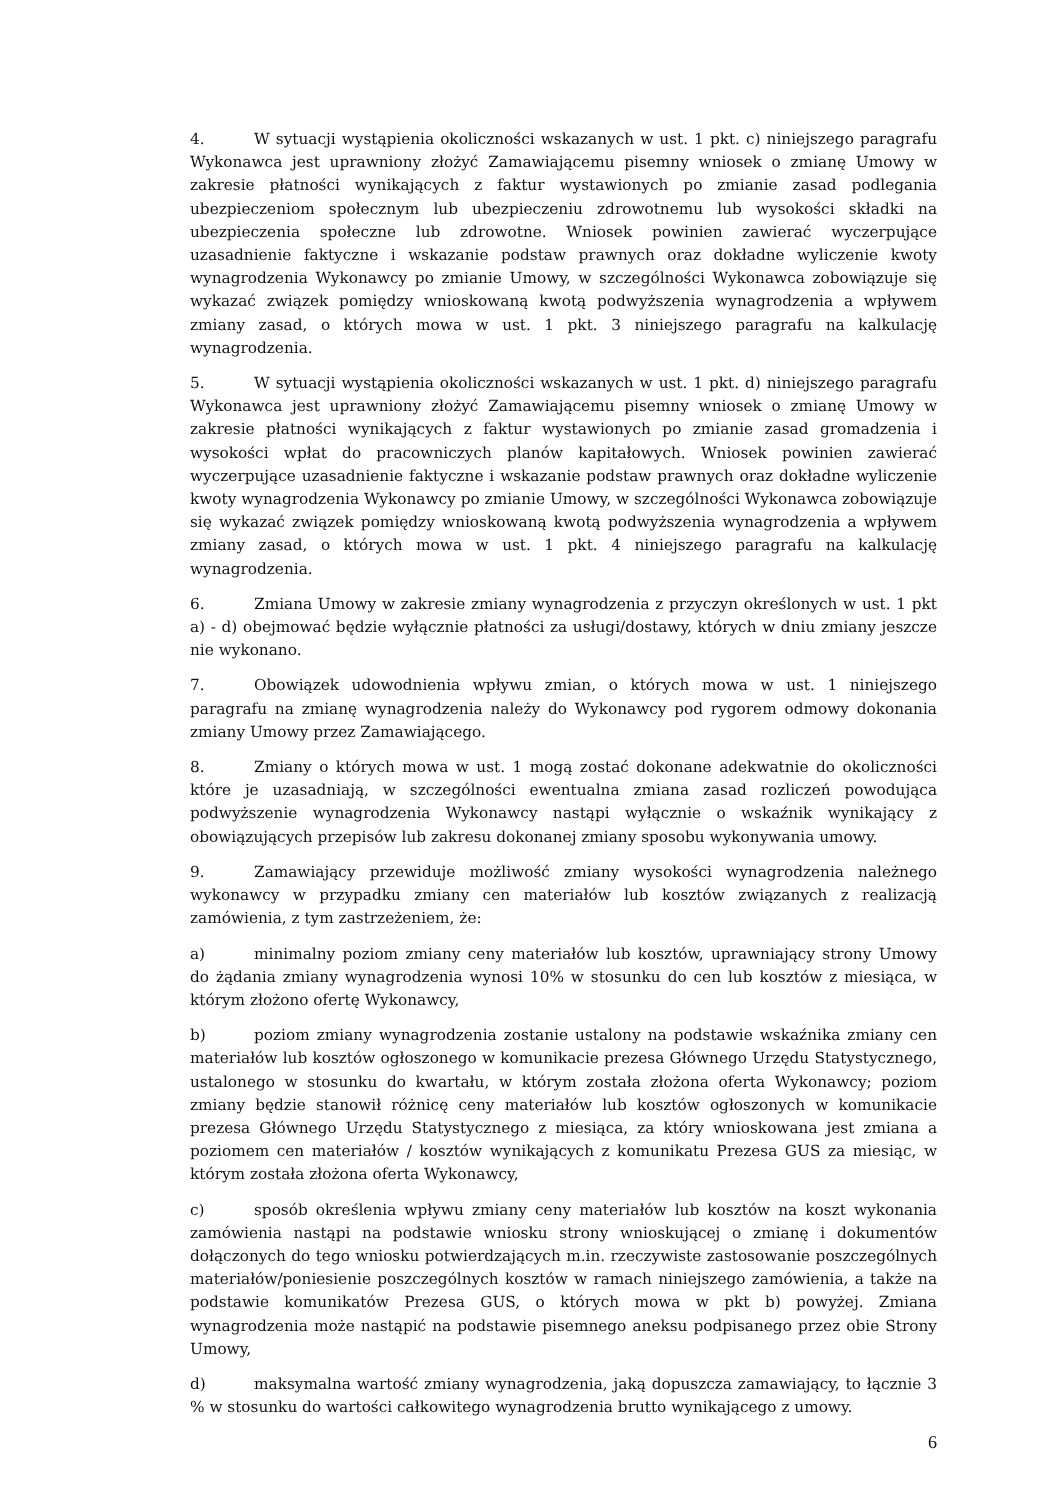4. W sytuacji wystąpienia okoliczności wskazanych w ust. 1 pkt. c) niniejszego paragrafu Wykonawca jest uprawniony złożyć Zamawiającemu pisemny wniosek o zmianę Umowy w zakresie płatności wynikających z faktur wystawionych po zmianie zasad podlegania ubezpieczeniom społecznym lub ubezpieczeniu zdrowotnemu lub wysokości składki na ubezpieczenia społeczne lub zdrowotne. Wniosek powinien zawierać wyczerpujące uzasadnienie faktyczne i wskazanie podstaw prawnych oraz dokładne wyliczenie kwoty wynagrodzenia Wykonawcy po zmianie Umowy, w szczególności Wykonawca zobowiązuje się wykazać związek pomiędzy wnioskowaną kwotą podwyższenia wynagrodzenia a wpływem zmiany zasad, o których mowa w ust. 1 pkt. 3 niniejszego paragrafu na kalkulację wynagrodzenia.
5. W sytuacji wystąpienia okoliczności wskazanych w ust. 1 pkt. d) niniejszego paragrafu Wykonawca jest uprawniony złożyć Zamawiającemu pisemny wniosek o zmianę Umowy w zakresie płatności wynikających z faktur wystawionych po zmianie zasad gromadzenia i wysokości wpłat do pracowniczych planów kapitałowych. Wniosek powinien zawierać wyczerpujące uzasadnienie faktyczne i wskazanie podstaw prawnych oraz dokładne wyliczenie kwoty wynagrodzenia Wykonawcy po zmianie Umowy, w szczególności Wykonawca zobowiązuje się wykazać związek pomiędzy wnioskowaną kwotą podwyższenia wynagrodzenia a wpływem zmiany zasad, o których mowa w ust. 1 pkt. 4 niniejszego paragrafu na kalkulację wynagrodzenia.
6. Zmiana Umowy w zakresie zmiany wynagrodzenia z przyczyn określonych w ust. 1 pkt a) - d) obejmować będzie wyłącznie płatności za usługi/dostawy, których w dniu zmiany jeszcze nie wykonano.
7. Obowiązek udowodnienia wpływu zmian, o których mowa w ust. 1 niniejszego paragrafu na zmianę wynagrodzenia należy do Wykonawcy pod rygorem odmowy dokonania zmiany Umowy przez Zamawiającego.
8. Zmiany o których mowa w ust. 1 mogą zostać dokonane adekwatnie do okoliczności które je uzasadniają, w szczególności ewentualna zmiana zasad rozliczeń powodująca podwyższenie wynagrodzenia Wykonawcy nastąpi wyłącznie o wskaźnik wynikający z obowiązujących przepisów lub zakresu dokonanej zmiany sposobu wykonywania umowy.
9. Zamawiający przewiduje możliwość zmiany wysokości wynagrodzenia należnego wykonawcy w przypadku zmiany cen materiałów lub kosztów związanych z realizacją zamówienia, z tym zastrzeżeniem, że:
a) minimalny poziom zmiany ceny materiałów lub kosztów, uprawniający strony Umowy do żądania zmiany wynagrodzenia wynosi 10% w stosunku do cen lub kosztów z miesiąca, w którym złożono ofertę Wykonawcy,
b) poziom zmiany wynagrodzenia zostanie ustalony na podstawie wskaźnika zmiany cen materiałów lub kosztów ogłoszonego w komunikacie prezesa Głównego Urzędu Statystycznego, ustalonego w stosunku do kwartału, w którym została złożona oferta Wykonawcy; poziom zmiany będzie stanowił różnicę ceny materiałów lub kosztów ogłoszonych w komunikacie prezesa Głównego Urzędu Statystycznego z miesiąca, za który wnioskowana jest zmiana a poziomem cen materiałów / kosztów wynikających z komunikatu Prezesa GUS za miesiąc, w którym została złożona oferta Wykonawcy,
c) sposób określenia wpływu zmiany ceny materiałów lub kosztów na koszt wykonania zamówienia nastąpi na podstawie wniosku strony wnioskującej o zmianę i dokumentów dołączonych do tego wniosku potwierdzających m.in. rzeczywiste zastosowanie poszczególnych materiałów/poniesienie poszczególnych kosztów w ramach niniejszego zamówienia, a także na podstawie komunikatów Prezesa GUS, o których mowa w pkt b) powyżej. Zmiana wynagrodzenia może nastąpić na podstawie pisemnego aneksu podpisanego przez obie Strony Umowy,
d) maksymalna wartość zmiany wynagrodzenia, jaką dopuszcza zamawiający, to łącznie 3 % w stosunku do wartości całkowitego wynagrodzenia brutto wynikającego z umowy.
6